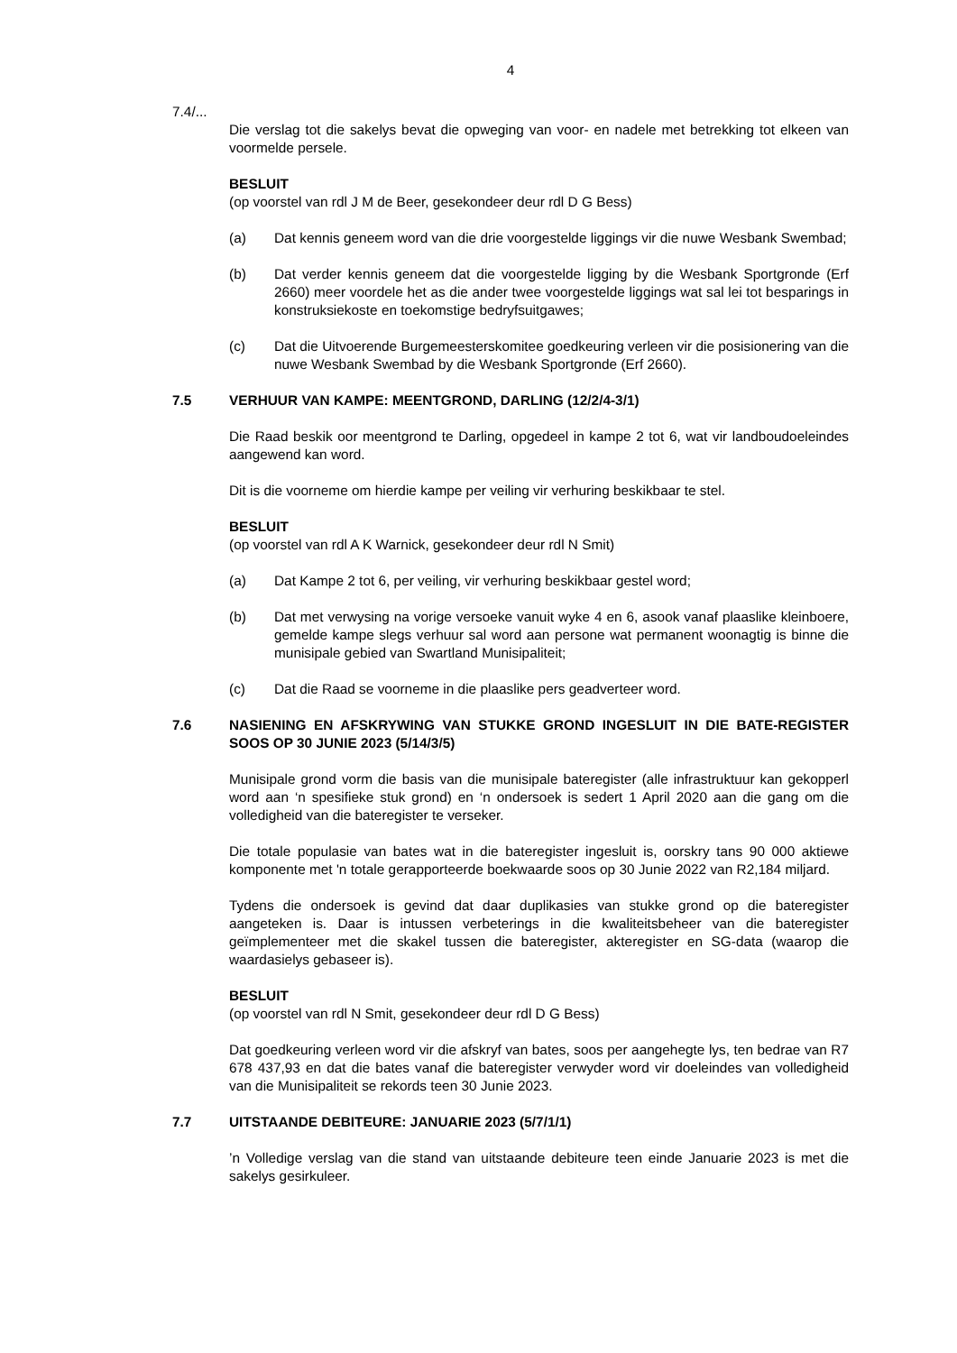4
7.4/...
Die verslag tot die sakelys bevat die opweging van voor- en nadele met betrekking tot elkeen van voormelde persele.
BESLUIT
(op voorstel van rdl J M de Beer, gesekondeer deur rdl D G Bess)
(a) Dat kennis geneem word van die drie voorgestelde liggings vir die nuwe Wesbank Swembad;
(b) Dat verder kennis geneem dat die voorgestelde ligging by die Wesbank Sportgronde (Erf 2660) meer voordele het as die ander twee voorgestelde liggings wat sal lei tot besparings in konstruksiekoste en toekomstige bedryfsuitgawes;
(c) Dat die Uitvoerende Burgemeesterskomitee goedkeuring verleen vir die posisionering van die nuwe Wesbank Swembad by die Wesbank Sportgronde (Erf 2660).
7.5 VERHUUR VAN KAMPE: MEENTGROND, DARLING (12/2/4-3/1)
Die Raad beskik oor meentgrond te Darling, opgedeel in kampe 2 tot 6, wat vir landboudoeleindes aangewend kan word.
Dit is die voorneme om hierdie kampe per veiling vir verhuring beskikbaar te stel.
BESLUIT
(op voorstel van rdl A K Warnick, gesekondeer deur rdl N Smit)
(a) Dat Kampe 2 tot 6, per veiling, vir verhuring beskikbaar gestel word;
(b) Dat met verwysing na vorige versoeke vanuit wyke 4 en 6, asook vanaf plaaslike kleinboere, gemelde kampe slegs verhuur sal word aan persone wat permanent woonagtig is binne die munisipale gebied van Swartland Munisipaliteit;
(c) Dat die Raad se voorneme in die plaaslike pers geadverteer word.
7.6 NASIENING EN AFSKRYWING VAN STUKKE GROND INGESLUIT IN DIE BATE-REGISTER SOOS OP 30 JUNIE 2023 (5/14/3/5)
Munisipale grond vorm die basis van die munisipale bateregister (alle infrastruktuur kan gekopperl word aan ‘n spesifieke stuk grond) en ‘n ondersoek is sedert 1 April 2020 aan die gang om die volledigheid van die bateregister te verseker.
Die totale populasie van bates wat in die bateregister ingesluit is, oorskry tans 90 000 aktiewe komponente met 'n totale gerapporteerde boekwaarde soos op 30 Junie 2022 van R2,184 miljard.
Tydens die ondersoek is gevind dat daar duplikasies van stukke grond op die bateregister aangeteken is. Daar is intussen verbeterings in die kwaliteitsbeheer van die bateregister geïmplementeer met die skakel tussen die bateregister, akteregister en SG-data (waarop die waardasielys gebaseer is).
BESLUIT
(op voorstel van rdl N Smit, gesekondeer deur rdl D G Bess)
Dat goedkeuring verleen word vir die afskryf van bates, soos per aangehegte lys, ten bedrae van R7 678 437,93 en dat die bates vanaf die bateregister verwyder word vir doeleindes van volledigheid van die Munisipaliteit se rekords teen 30 Junie 2023.
7.7 UITSTAANDE DEBITEURE: JANUARIE 2023 (5/7/1/1)
’n Volledige verslag van die stand van uitstaande debiteure teen einde Januarie 2023 is met die sakelys gesirkuleer.